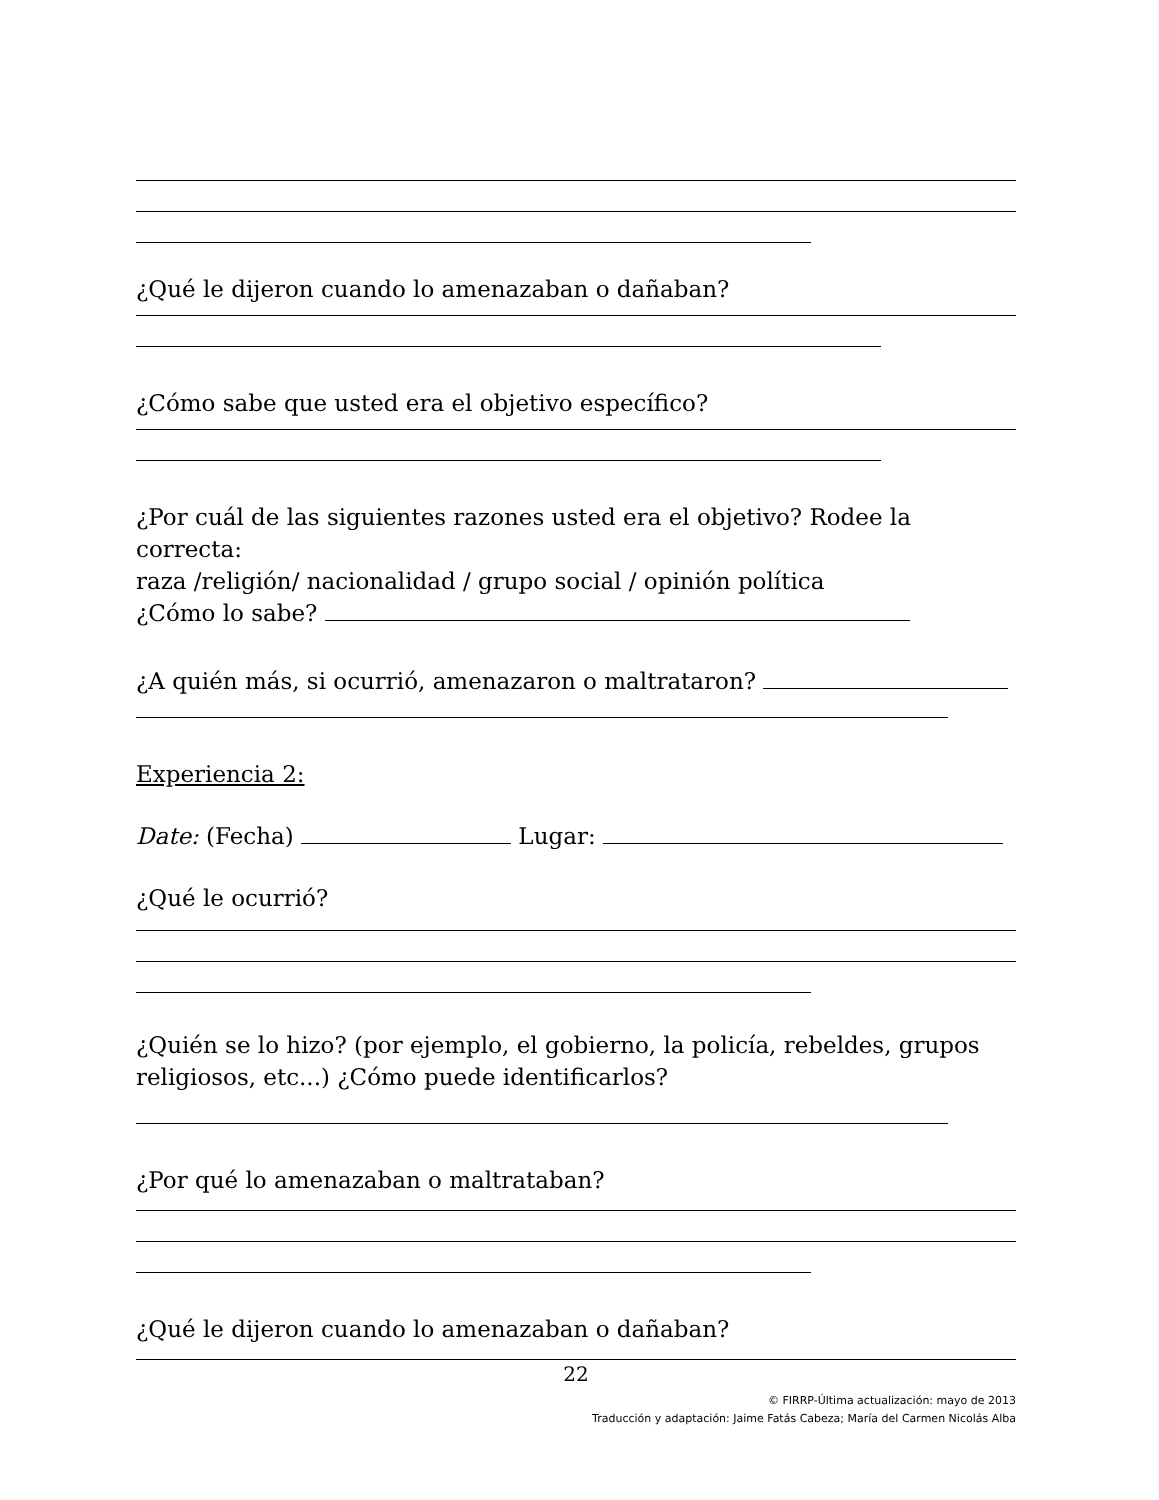¿Qué le dijeron cuando lo amenazaban o dañaban?
¿Cómo sabe que usted era el objetivo específico?
¿Por cuál de las siguientes razones usted era el objetivo? Rodee la correcta:
raza /religión/ nacionalidad / grupo social / opinión política
¿Cómo lo sabe?
¿A quién más, si ocurrió, amenazaron o maltrataron?
Experiencia 2:
Date: (Fecha) Lugar:
¿Qué le ocurrió?
¿Quién se lo hizo? (por ejemplo, el gobierno, la policía, rebeldes, grupos religiosos, etc...) ¿Cómo puede identificarlos?
¿Por qué lo amenazaban o maltrataban?
¿Qué le dijeron cuando lo amenazaban o dañaban?
22
© FIRRP-Última actualización: mayo de 2013
Traducción y adaptación: Jaime Fatás Cabeza; María del Carmen Nicolás Alba